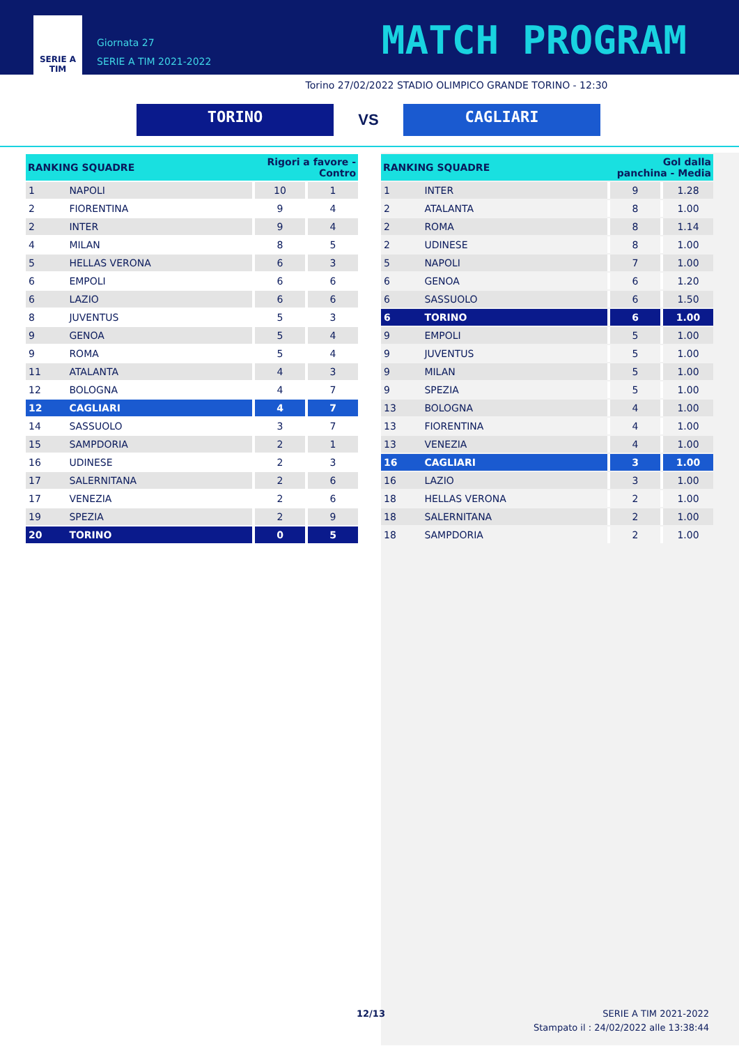SERIE A
TIM
Giornata 27
SERIE A TIM 2021-2022
MATCH PROGRAM
Torino 27/02/2022 STADIO OLIMPICO GRANDE TORINO - 12:30
TORINO
VS
CAGLIARI
| RANKING SQUADRE | | Rigori a favore - Contro | |
| --- | --- | --- | --- |
| 1 | NAPOLI | 10 | 1 |
| 2 | FIORENTINA | 9 | 4 |
| 2 | INTER | 9 | 4 |
| 4 | MILAN | 8 | 5 |
| 5 | HELLAS VERONA | 6 | 3 |
| 6 | EMPOLI | 6 | 6 |
| 6 | LAZIO | 6 | 6 |
| 8 | JUVENTUS | 5 | 3 |
| 9 | GENOA | 5 | 4 |
| 9 | ROMA | 5 | 4 |
| 11 | ATALANTA | 4 | 3 |
| 12 | BOLOGNA | 4 | 7 |
| 12 | CAGLIARI | 4 | 7 |
| 14 | SASSUOLO | 3 | 7 |
| 15 | SAMPDORIA | 2 | 1 |
| 16 | UDINESE | 2 | 3 |
| 17 | SALERNITANA | 2 | 6 |
| 17 | VENEZIA | 2 | 6 |
| 19 | SPEZIA | 2 | 9 |
| 20 | TORINO | 0 | 5 |
| RANKING SQUADRE | | Gol dalla panchina - Media | |
| --- | --- | --- | --- |
| 1 | INTER | 9 | 1.28 |
| 2 | ATALANTA | 8 | 1.00 |
| 2 | ROMA | 8 | 1.14 |
| 2 | UDINESE | 8 | 1.00 |
| 5 | NAPOLI | 7 | 1.00 |
| 6 | GENOA | 6 | 1.20 |
| 6 | SASSUOLO | 6 | 1.50 |
| 6 | TORINO | 6 | 1.00 |
| 9 | EMPOLI | 5 | 1.00 |
| 9 | JUVENTUS | 5 | 1.00 |
| 9 | MILAN | 5 | 1.00 |
| 9 | SPEZIA | 5 | 1.00 |
| 13 | BOLOGNA | 4 | 1.00 |
| 13 | FIORENTINA | 4 | 1.00 |
| 13 | VENEZIA | 4 | 1.00 |
| 16 | CAGLIARI | 3 | 1.00 |
| 16 | LAZIO | 3 | 1.00 |
| 18 | HELLAS VERONA | 2 | 1.00 |
| 18 | SALERNITANA | 2 | 1.00 |
| 18 | SAMPDORIA | 2 | 1.00 |
12/13 SERIE A TIM 2021-2022
Stampato il : 24/02/2022 alle 13:38:44